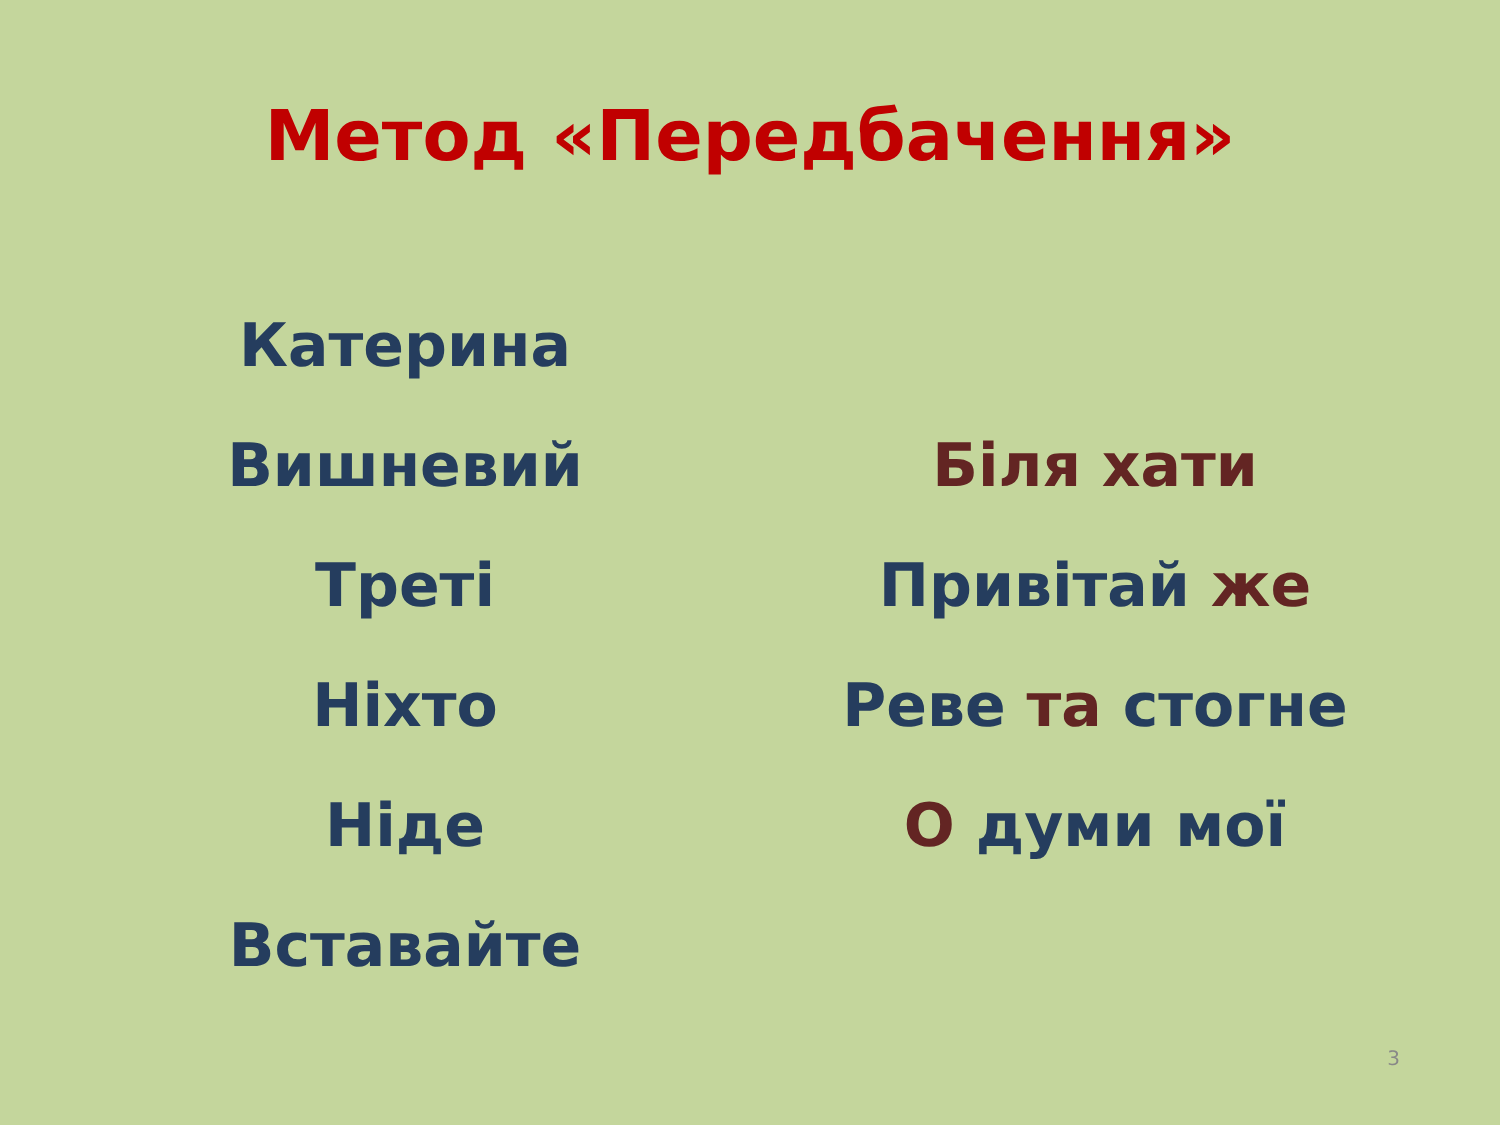Метод «Передбачення»
Катерина
Вишневий
Треті
Ніхто
Ніде
Вставайте
Біля хати
Привітай же
Реве та стогне
О думи мої
3